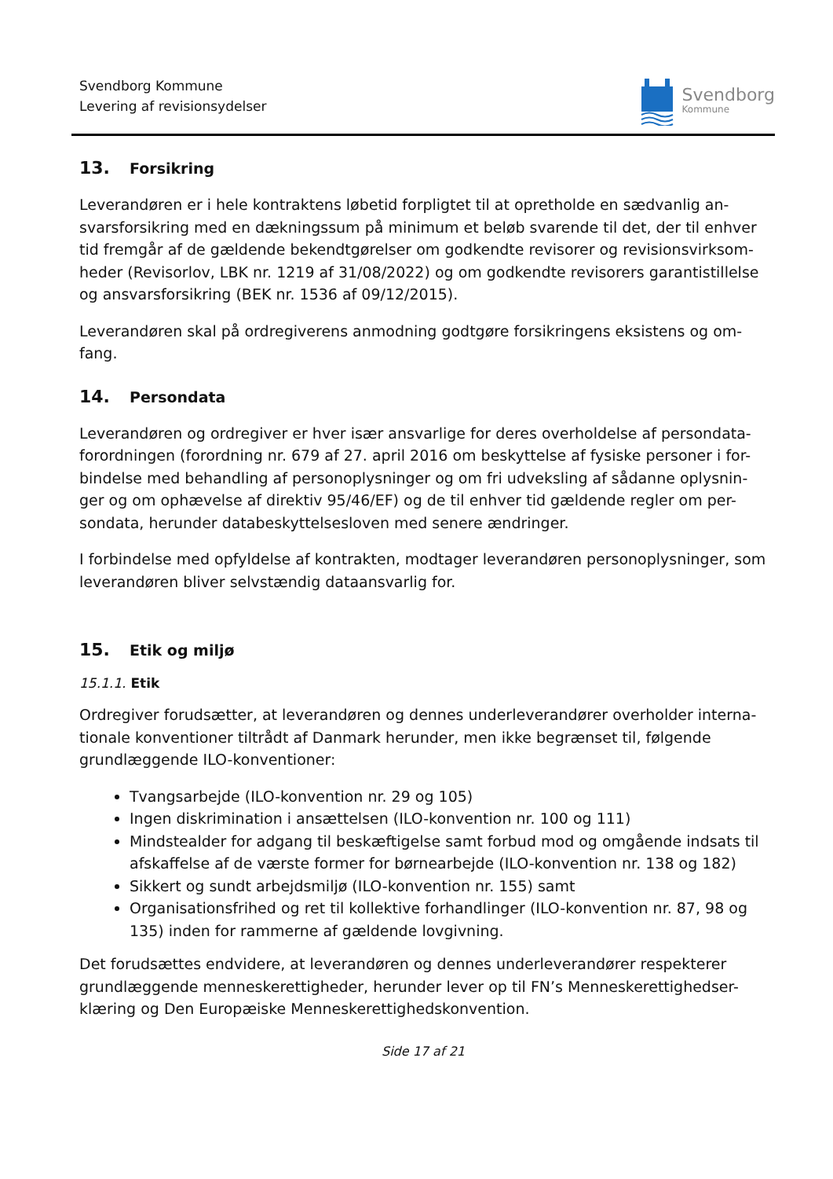Svendborg Kommune
Levering af revisionsydelser
Svendborg
Kommune
13. Forsikring
Leverandøren er i hele kontraktens løbetid forpligtet til at opretholde en sædvanlig an-svarsforsikring med en dækningssum på minimum et beløb svarende til det, der til enhver tid fremgår af de gældende bekendtgørelser om godkendte revisorer og revisionsvirksom-heder (Revisorlov, LBK nr. 1219 af 31/08/2022) og om godkendte revisorers garantistillelse og ansvarsforsikring (BEK nr. 1536 af 09/12/2015).
Leverandøren skal på ordregiverens anmodning godtgøre forsikringens eksistens og om-fang.
14. Persondata
Leverandøren og ordregiver er hver især ansvarlige for deres overholdelse af persondata-forordningen (forordning nr. 679 af 27. april 2016 om beskyttelse af fysiske personer i for-bindelse med behandling af personoplysninger og om fri udveksling af sådanne oplysnin-ger og om ophævelse af direktiv 95/46/EF) og de til enhver tid gældende regler om per-sondata, herunder databeskyttelsesloven med senere ændringer.
I forbindelse med opfyldelse af kontrakten, modtager leverandøren personoplysninger, som leverandøren bliver selvstændig dataansvarlig for.
15. Etik og miljø
15.1.1. Etik
Ordregiver forudsætter, at leverandøren og dennes underleverandører overholder interna-tionale konventioner tiltrådt af Danmark herunder, men ikke begrænset til, følgende grundlæggende ILO-konventioner:
Tvangsarbejde (ILO-konvention nr. 29 og 105)
Ingen diskrimination i ansættelsen (ILO-konvention nr. 100 og 111)
Mindstealder for adgang til beskæftigelse samt forbud mod og omgående indsats til afskaffelse af de værste former for børnearbejde (ILO-konvention nr. 138 og 182)
Sikkert og sundt arbejdsmiljø (ILO-konvention nr. 155) samt
Organisationsfrihed og ret til kollektive forhandlinger (ILO-konvention nr. 87, 98 og 135) inden for rammerne af gældende lovgivning.
Det forudsættes endvidere, at leverandøren og dennes underleverandører respekterer grundlæggende menneskerettigheder, herunder lever op til FN’s Menneskerettighedser-klæring og Den Europæiske Menneskerettighedskonvention.
Side 17 af 21